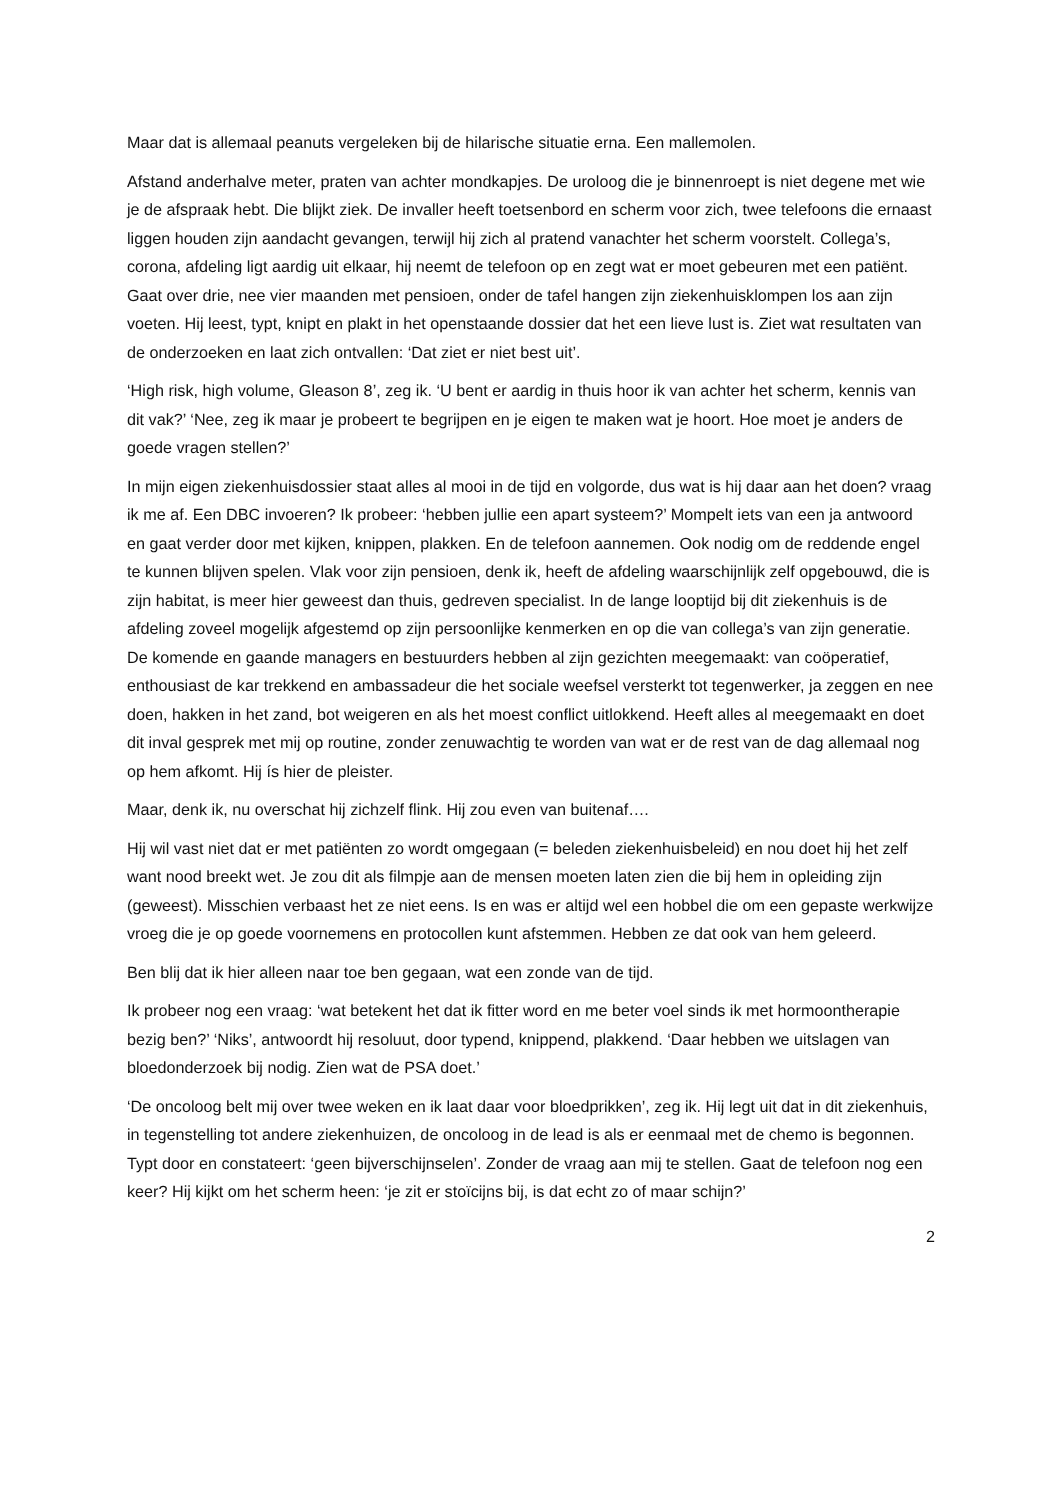Maar dat is allemaal peanuts vergeleken bij de hilarische situatie erna. Een mallemolen.
Afstand anderhalve meter, praten van achter mondkapjes. De uroloog die je binnenroept is niet degene met wie je de afspraak hebt. Die blijkt ziek. De invaller heeft toetsenbord en scherm voor zich, twee telefoons die ernaast liggen houden zijn aandacht gevangen, terwijl hij zich al pratend vanachter het scherm voorstelt. Collega’s, corona, afdeling ligt aardig uit elkaar, hij neemt de telefoon op en zegt wat er moet gebeuren met een patiënt. Gaat over drie, nee vier maanden met pensioen, onder de tafel hangen zijn ziekenhuisklompen los aan zijn voeten. Hij leest, typt, knipt en plakt in het openstaande dossier dat het een lieve lust is. Ziet wat resultaten van de onderzoeken en laat zich ontvallen: ‘Dat ziet er niet best uit’.
‘High risk, high volume, Gleason 8’, zeg ik. ‘U bent er aardig in thuis hoor ik van achter het scherm, kennis van dit vak?’ ‘Nee, zeg ik maar je probeert te begrijpen en je eigen te maken wat je hoort. Hoe moet je anders de goede vragen stellen?’
In mijn eigen ziekenhuisdossier staat alles al mooi in de tijd en volgorde, dus wat is hij daar aan het doen? vraag ik me af. Een DBC invoeren? Ik probeer: ‘hebben jullie een apart systeem?’ Mompelt iets van een ja antwoord en gaat verder door met kijken, knippen, plakken. En de telefoon aannemen. Ook nodig om de reddende engel te kunnen blijven spelen. Vlak voor zijn pensioen, denk ik, heeft de afdeling waarschijnlijk zelf opgebouwd, die is zijn habitat, is meer hier geweest dan thuis, gedreven specialist. In de lange looptijd bij dit ziekenhuis is de afdeling zoveel mogelijk afgestemd op zijn persoonlijke kenmerken en op die van collega’s van zijn generatie. De komende en gaande managers en bestuurders hebben al zijn gezichten meegemaakt: van coöperatief, enthousiast de kar trekkend en ambassadeur die het sociale weefsel versterkt tot tegenwerker, ja zeggen en nee doen, hakken in het zand, bot weigeren en als het moest conflict uitlokkend. Heeft alles al meegemaakt en doet dit inval gesprek met mij op routine, zonder zenuwachtig te worden van wat er de rest van de dag allemaal nog op hem afkomt. Hij ís hier de pleister.
Maar, denk ik, nu overschat hij zichzelf flink. Hij zou even van buitenaf….
Hij wil vast niet dat er met patiënten zo wordt omgegaan (= beleden ziekenhuisbeleid) en nou doet hij het zelf want nood breekt wet. Je zou dit als filmpje aan de mensen moeten laten zien die bij hem in opleiding zijn (geweest). Misschien verbaast het ze niet eens. Is en was er altijd wel een hobbel die om een gepaste werkwijze vroeg die je op goede voornemens en protocollen kunt afstemmen. Hebben ze dat ook van hem geleerd.
Ben blij dat ik hier alleen naar toe ben gegaan, wat een zonde van de tijd.
Ik probeer nog een vraag: ‘wat betekent het dat ik fitter word en me beter voel sinds ik met hormoontherapie bezig ben?’ ‘Niks’, antwoordt hij resoluut, door typend, knippend, plakkend. ‘Daar hebben we uitslagen van bloedonderzoek bij nodig. Zien wat de PSA doet.’
‘De oncoloog belt mij over twee weken en ik laat daar voor bloedprikken’, zeg ik. Hij legt uit dat in dit ziekenhuis, in tegenstelling tot andere ziekenhuizen, de oncoloog in de lead is als er eenmaal met de chemo is begonnen. Typt door en constateert: ‘geen bijverschijnselen’. Zonder de vraag aan mij te stellen. Gaat de telefoon nog een keer? Hij kijkt om het scherm heen: ‘je zit er stoïcijns bij, is dat echt zo of maar schijn?’
2